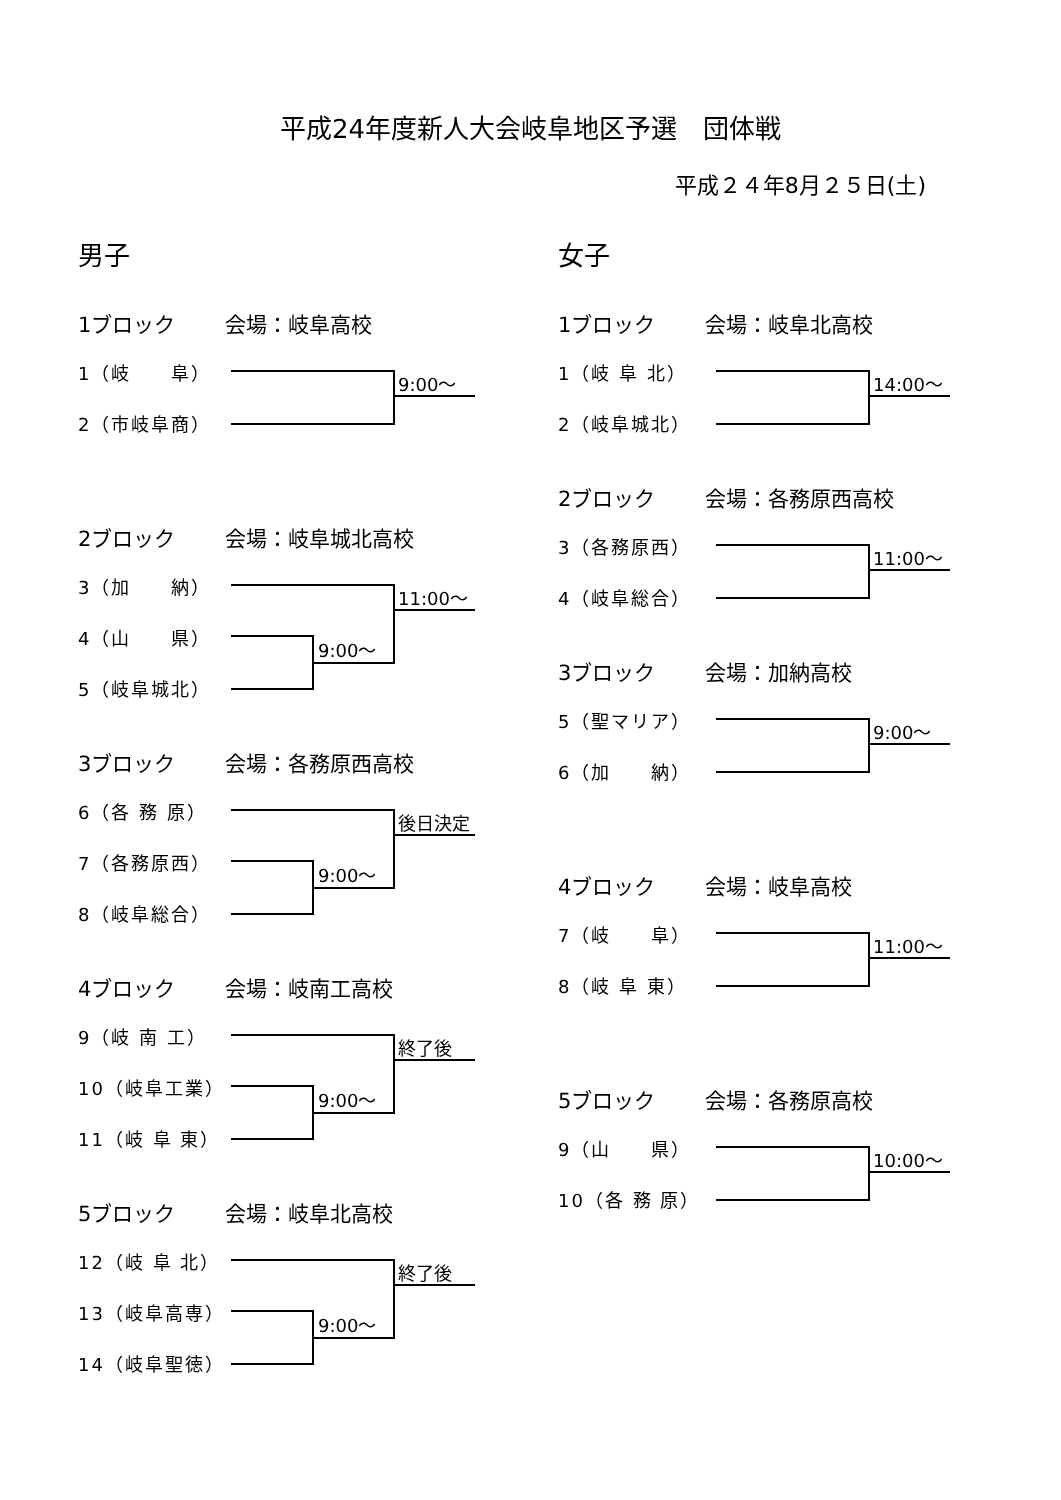平成24年度新人大会岐阜地区予選　団体戦
平成２４年8月２５日(土)
男子
1ブロック 会場：岐阜高校
1（岐　　阜）
2（市岐阜商）
9:00～
2ブロック 会場：岐阜城北高校
3（加　　納）
4（山　　県）
5（岐阜城北）
9:00～
11:00～
3ブロック 会場：各務原西高校
6（各 務 原）
7（各務原西）
8（岐阜総合）
9:00～
後日決定
4ブロック 会場：岐南工高校
9（岐 南 工）
10（岐阜工業）
11（岐 阜 東）
9:00～
終了後
5ブロック 会場：岐阜北高校
12（岐 阜 北）
13（岐阜高専）
14（岐阜聖徳）
9:00～
終了後
女子
1ブロック 会場：岐阜北高校
1（岐 阜 北）
2（岐阜城北）
14:00～
2ブロック 会場：各務原西高校
3（各務原西）
4（岐阜総合）
11:00～
3ブロック 会場：加納高校
5（聖マリア）
6（加　　納）
9:00～
4ブロック 会場：岐阜高校
7（岐　　阜）
8（岐 阜 東）
11:00～
5ブロック 会場：各務原高校
9（山　　県）
10（各 務 原）
10:00～